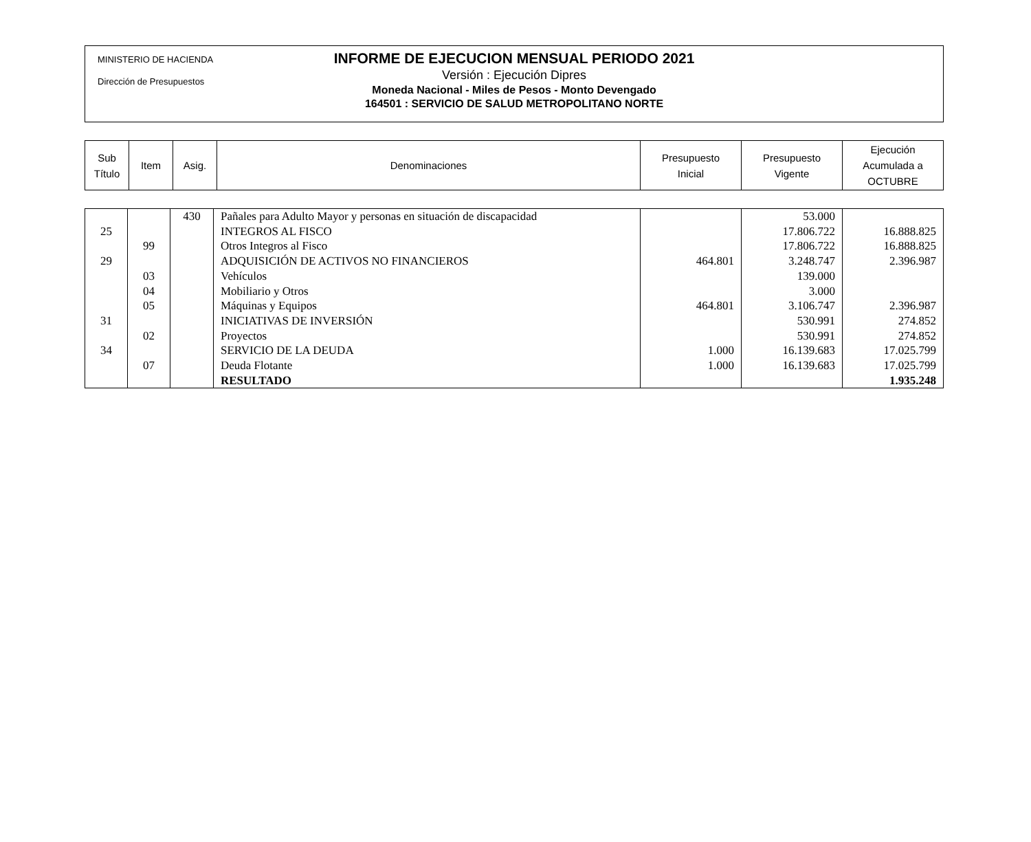MINISTERIO DE HACIENDA
Dirección de Presupuestos
INFORME DE EJECUCION MENSUAL PERIODO 2021
Versión : Ejecución Dipres
Moneda Nacional - Miles de Pesos - Monto Devengado
164501 : SERVICIO DE SALUD METROPOLITANO NORTE
| Sub Título | Item | Asig. | Denominaciones | Presupuesto Inicial | Presupuesto Vigente | Ejecución Acumulada a OCTUBRE |
| | | 430 | Pañales para Adulto Mayor y personas en situación de discapacidad | | 53.000 | |
| 25 | | | INTEGROS AL FISCO | | 17.806.722 | 16.888.825 |
| | 99 | | Otros Integros al Fisco | | 17.806.722 | 16.888.825 |
| 29 | | | ADQUISICIÓN DE ACTIVOS NO FINANCIEROS | 464.801 | 3.248.747 | 2.396.987 |
| | 03 | | Vehículos | | 139.000 | |
| | 04 | | Mobiliario y Otros | | 3.000 | |
| | 05 | | Máquinas y Equipos | 464.801 | 3.106.747 | 2.396.987 |
| 31 | | | INICIATIVAS DE INVERSIÓN | | 530.991 | 274.852 |
| | 02 | | Proyectos | | 530.991 | 274.852 |
| 34 | | | SERVICIO DE LA DEUDA | 1.000 | 16.139.683 | 17.025.799 |
| | 07 | | Deuda Flotante | 1.000 | 16.139.683 | 17.025.799 |
| | | | RESULTADO | | | 1.935.248 |